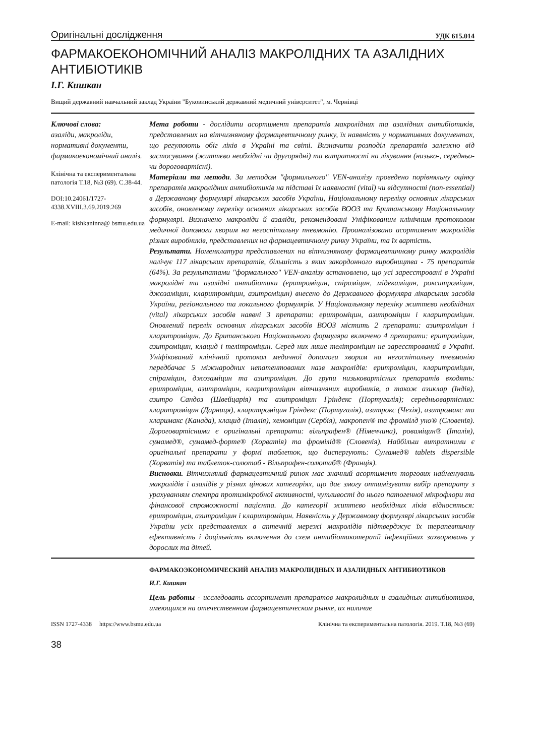Оригінальні дослідження УДК 615.014
ФАРМАКОЕКОНОМІЧНИЙ АНАЛІЗ МАКРОЛІДНИХ ТА АЗАЛІДНИХ АНТИБІОТИКІВ
І.Г. Кишкан
Вищий державний навчальний заклад України "Буковинський державний медичний університет", м. Чернівці
Ключові слова:
азаліди, макроліди, нормативні документи, фармакоекономічний аналіз.
Клінічна та експериментальна патологія Т.18, №3 (69). С.38-44.
DOI:10.24061/1727-4338.XVIII.3.69.2019.269
E-mail: kishkaninna@ bsmu.edu.ua
Мета роботи - дослідити асортимент препаратів макролідних та азалідних антибіотиків, представлених на вітчизняному фармацевтичному ринку, їх наявність у нормативних документах, що регулюють обіг ліків в Україні та світі. Визначити розподіл препаратів залежно від застосування (життєво необхідні чи другорядні) та витратності на лікування (низько-, середньо- чи дороговартісні).
Матеріали та методи. За методом "формального" VEN-аналізу проведено порівняльну оцінку препаратів макролідних антибіотиків на підставі їх наявності (vital) чи відсутності (non-essential) в Державному формулярі лікарських засобів України, Національному переліку основних лікарських засобів, оновленому переліку основних лікарських засобів ВООЗ та Британському Національному формулярі. Визначено макроліди й азаліди, рекомендовані Уніфікованим клінічним протоколом медичної допомоги хворим на негоспітальну пневмонію. Проаналізовано асортимент макролідів різних виробників, представлених на фармацевтичному ринку України, та їх вартість.
Результати. Номенклатура представлених на вітчизняному фармацевтичному ринку макролідів налічує 117 лікарських препаратів, більшість з яких закордонного виробництва - 75 препаратів (64%). За результатами "формального" VEN-аналізу встановлено, що усі зареєстровані в Україні макролідні та азалідні антибіотики (еритроміцин, спіраміцин, мідекаміцин, рокситроміцин, джозаміцин, кларитроміцин, азитроміцин) внесено до Державного формуляра лікарських засобів України, регіонального та локального формулярів. У Національному переліку життєво необхідних (vital) лікарських засобів наявні 3 препарати: еритроміцин, азитроміцин і кларитроміцин. Оновлений перелік основних лікарських засобів ВООЗ містить 2 препарати: азитроміцин і кларитроміцин. До Британського Національного формуляра включено 4 препарати: еритроміцин, азитроміцин, клацид і телітроміцин. Серед них лише телітроміцин не зареєстрований в Україні. Уніфікований клінічний протокол медичної допомоги хворим на негоспітальну пневмонію передбачає 5 міжнародних непатентованих назв макролідів: еритроміцин, кларитроміцин, спіраміцин, джозаміцин та азитроміцин. До групи низьковартісних препаратів входять: еритроміцин, азитроміцин, кларитроміцин вітчизняних виробників, а також азиклар (Індія), азитро Сандоз (Швейцарія) та азитроміцин Гріндекс (Португалія); середньовартісних: кларитроміцин (Дарниця), кларитроміцин Гріндекс (Португалія), азитрокс (Чехія), азитромакс та кларимакс (Канада), клацид (Італія), хемоміцин (Сербія), макропен® та фроміілд уно® (Словенія). Дороговартісними є оригінальні препарати: вільпрафен® (Німеччина), роваміцин® (Італія), сумамед®, сумамед-форте® (Хорватія) та фромілід® (Словенія). Найбільш витратними є оригінальні препарати у формі таблеток, що диспергують: Сумамед® tablets dispersible (Хорватія) та таблеток-солютаб - Вільпрафен-солютаб® (Франція).
Висновки. Вітчизняний фармацевтичний ринок має значний асортимент торгових найменувань макролідів і азалідів у різних цінових категоріях, що дає змогу оптимізувати вибір препарату з урахуванням спектра протимікробної активності, чутливості до нього патогенної мікрофлори та фінансової спроможності пацієнта. До категорії життєво необхідних ліків відносяться: еритроміцин, азитроміцин і кларитроміцин. Наявність у Державному формулярі лікарських засобів України усіх представлених в аптечній мережі макролідів підтверджує їх терапевтичну ефективність і доцільність включення до схем антибіотикотерапії інфекційних захворювань у дорослих та дітей.
ФАРМАКОЭКОНОМИЧЕСКИЙ АНАЛИЗ МАКРОЛИДНЫХ И АЗАЛИДНЫХ АНТИБИОТИКОВ
И.Г. Кишкан
Цель работы - исследовать ассортимент препаратов макролидных и азалидных антибиотиков, имеющихся на отечественном фармацевтическом рынке, их наличие
ISSN 1727-4338 https://www.bsmu.edu.ua Клінічна та експериментальна патологія. 2019. Т.18, №3 (69)
38